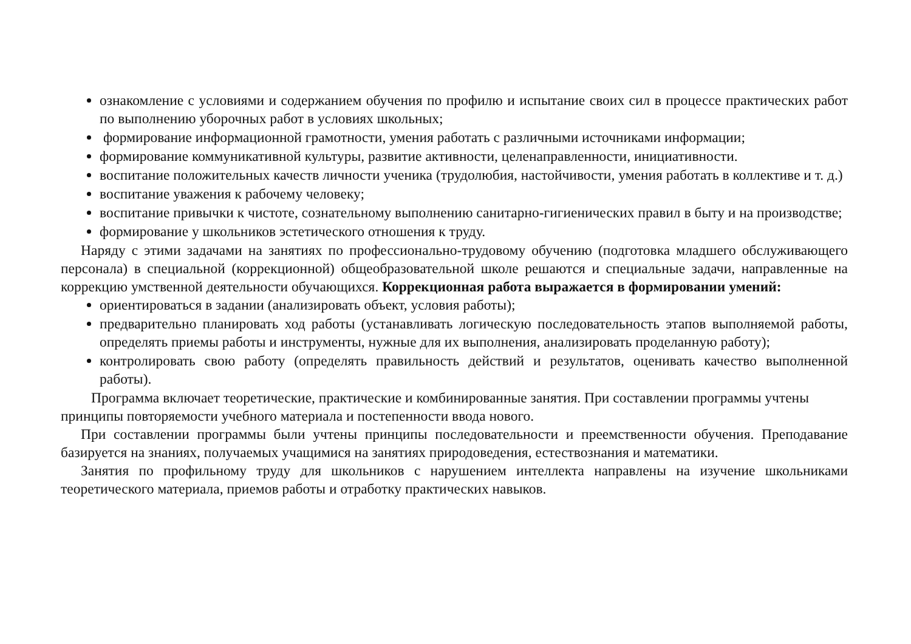ознакомление с условиями и содержанием обучения по профилю и испытание своих сил в процессе практических работ по выполнению уборочных работ в условиях школьных;
формирование информационной грамотности, умения работать с различными источниками информации;
формирование коммуникативной культуры, развитие активности, целенаправленности, инициативности.
воспитание положительных качеств личности ученика (трудолюбия, настойчивости, умения работать в коллективе и т. д.)
воспитание уважения к рабочему человеку;
воспитание привычки к чистоте, сознательному выполнению санитарно-гигиенических правил в быту и на производстве;
формирование у школьников эстетического отношения к труду.
Наряду с этими задачами на занятиях по профессионально-трудовому обучению (подготовка младшего обслуживающего персонала) в специальной (коррекционной) общеобразовательной школе решаются и специальные задачи, направленные на коррекцию умственной деятельности обучающихся. Коррекционная работа выражается в формировании умений:
ориентироваться в задании (анализировать объект, условия работы);
предварительно планировать ход работы (устанавливать логическую последовательность этапов выполняемой работы, определять приемы работы и инструменты, нужные для их выполнения, анализировать проделанную работу);
контролировать свою работу (определять правильность действий и результатов, оценивать качество выполненной работы).
Программа включает теоретические, практические и комбинированные занятия. При составлении программы учтены принципы повторяемости учебного материала и постепенности ввода нового.
При составлении программы были учтены принципы последовательности и преемственности обучения. Преподавание базируется на знаниях, получаемых учащимися на занятиях природоведения, естествознания и математики.
Занятия по профильному труду для школьников с нарушением интеллекта направлены на изучение школьниками теоретического материала, приемов работы и отработку практических навыков.